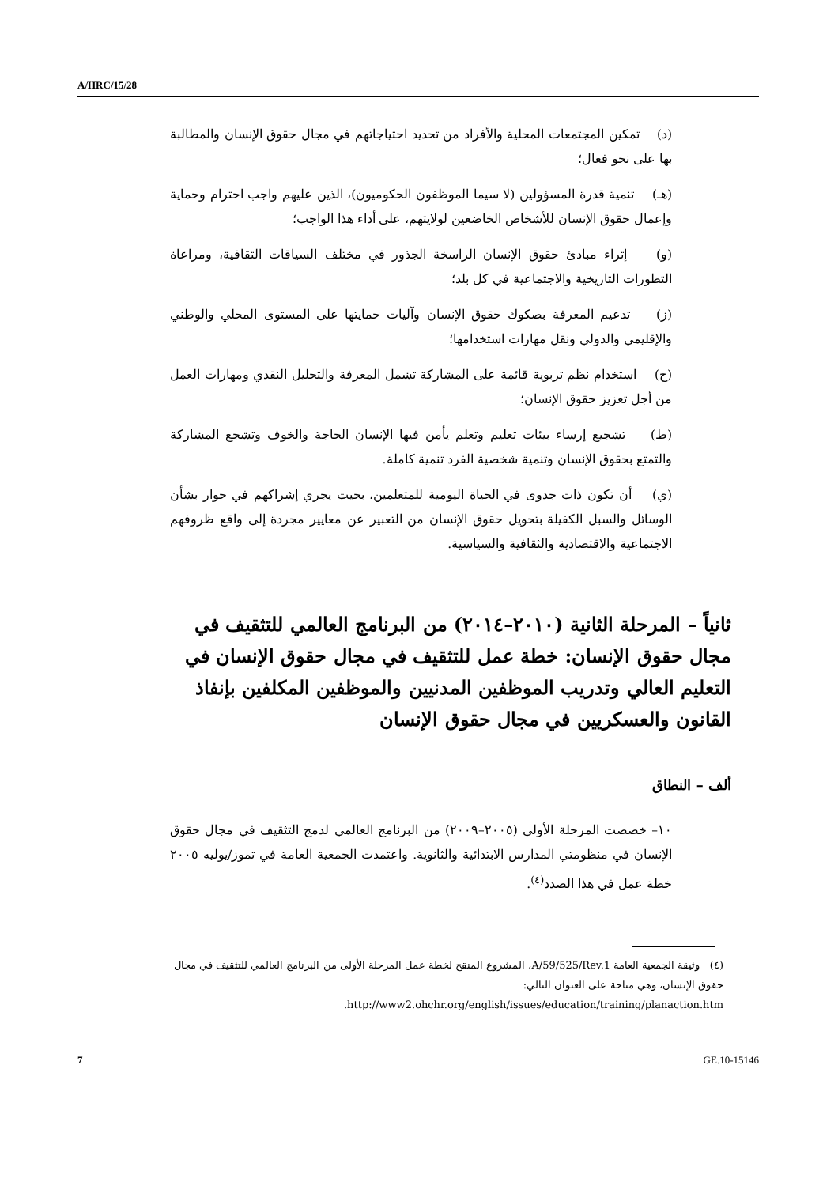A/HRC/15/28
(د) تمكين المجتمعات المحلية والأفراد من تحديد احتياجاتهم في مجال حقوق الإنسان والمطالبة بها على نحو فعال؛
(هـ) تنمية قدرة المسؤولين (لا سيما الموظفون الحكوميون)، الذين عليهم واجب احترام وحماية وإعمال حقوق الإنسان للأشخاص الخاضعين لولايتهم، على أداء هذا الواجب؛
(و) إثراء مبادئ حقوق الإنسان الراسخة الجذور في مختلف السياقات الثقافية، ومراعاة التطورات التاريخية والاجتماعية في كل بلد؛
(ز) تدعيم المعرفة بصكوك حقوق الإنسان وآليات حمايتها على المستوى المحلي والوطني والإقليمي والدولي ونقل مهارات استخدامها؛
(ح) استخدام نظم تربوية قائمة على المشاركة تشمل المعرفة والتحليل النقدي ومهارات العمل من أجل تعزيز حقوق الإنسان؛
(ط) تشجيع إرساء بيئات تعليم وتعلم يأمن فيها الإنسان الحاجة والخوف وتشجع المشاركة والتمتع بحقوق الإنسان وتنمية شخصية الفرد تنمية كاملة.
(ي) أن تكون ذات جدوى في الحياة اليومية للمتعلمين، بحيث يجري إشراكهم في حوار بشأن الوسائل والسبل الكفيلة بتحويل حقوق الإنسان من التعبير عن معايير مجردة إلى واقع ظروفهم الاجتماعية والاقتصادية والثقافية والسياسية.
ثانياً – المرحلة الثانية (٢٠١٠–٢٠١٤) من البرنامج العالمي للتثقيف في مجال حقوق الإنسان: خطة عمل للتثقيف في مجال حقوق الإنسان في التعليم العالي وتدريب الموظفين المدنيين والموظفين المكلفين بإنفاذ القانون والعسكريين في مجال حقوق الإنسان
ألف – النطاق
١٠– خصصت المرحلة الأولى (٢٠٠٥–٢٠٠٩) من البرنامج العالمي لدمج التثقيف في مجال حقوق الإنسان في منظومتي المدارس الابتدائية والثانوية. واعتمدت الجمعية العامة في تموز/يوليه ٢٠٠٥ خطة عمل في هذا الصدد<sup>(٤)</sup>.
(٤) وثيقة الجمعية العامة A/59/525/Rev.1، المشروع المنقح لخطة عمل المرحلة الأولى من البرنامج العالمي للتثقيف في مجال حقوق الإنسان، وهي متاحة على العنوان التالي: http://www2.ohchr.org/english/issues/education/training/planaction.htm.
7 GE.10-15146